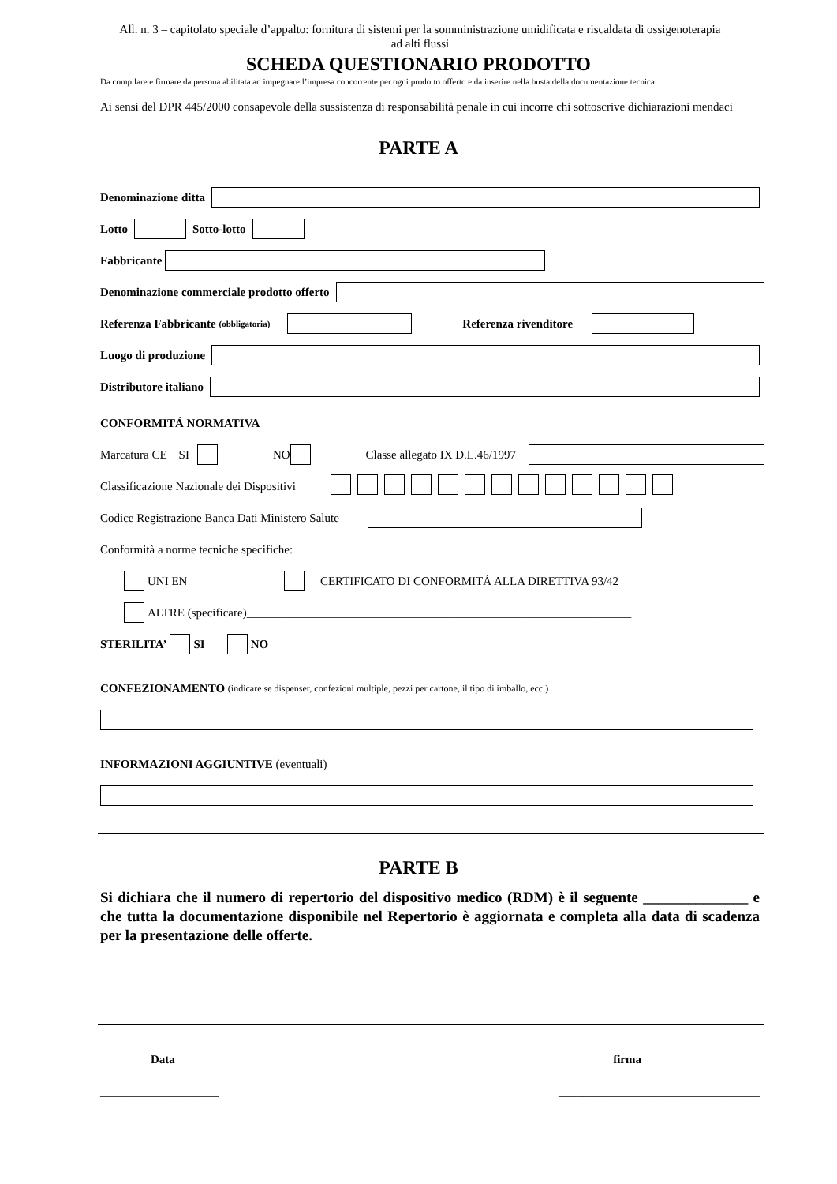All. n. 3 – capitolato speciale d’appalto: fornitura di sistemi per la somministrazione umidificata e riscaldata di ossigenoterapia
ad alti flussi
SCHEDA QUESTIONARIO PRODOTTO
Da compilare e firmare da persona abilitata ad impegnare l’impresa concorrente per ogni prodotto offerto e da inserire nella busta della documentazione tecnica.
Ai sensi del DPR 445/2000 consapevole della sussistenza di responsabilità penale in cui incorre chi sottoscrive dichiarazioni mendaci
PARTE A
Denominazione ditta
Lotto Sotto-lotto
Fabbricante
Denominazione commerciale prodotto offerto
Referenza Fabbricante (obbligatoria) Referenza rivenditore
Luogo di produzione
Distributore italiano
CONFORMITÁ NORMATIVA
Marcatura CE SI NO Classe allegato IX D.L.46/1997
Classificazione Nazionale dei Dispositivi
Codice Registrazione Banca Dati Ministero Salute
Conformità a norme tecniche specifiche:
UNI EN___________ CERTIFICATO DI CONFORMITÁ ALLA DIRETTIVA 93/42_____
ALTRE (specificare)_________________________________________________________________
STERILITA’ SI NO
CONFEZIONAMENTO (indicare se dispenser, confezioni multiple, pezzi per cartone, il tipo di imballo, ecc.)
INFORMAZIONI AGGIUNTIVE (eventuali)
PARTE B
Si dichiara che il numero di repertorio del dispositivo medico (RDM) è il seguente ______________ e che tutta la documentazione disponibile nel Repertorio è aggiornata e completa alla data di scadenza per la presentazione delle offerte.
Data firma
____________________ __________________________________